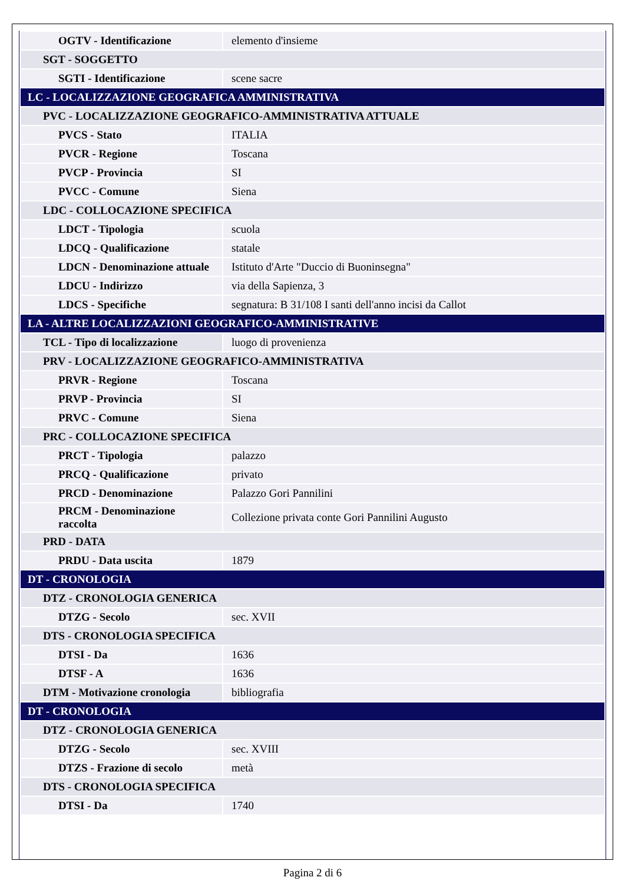| OGTV - Identificazione | elemento d'insieme |
| SGT - SOGGETTO | |
| SGTI - Identificazione | scene sacre |
| LC - LOCALIZZAZIONE GEOGRAFICA AMMINISTRATIVA | |
| PVC - LOCALIZZAZIONE GEOGRAFICO-AMMINISTRATIVA ATTUALE | |
| PVCS - Stato | ITALIA |
| PVCR - Regione | Toscana |
| PVCP - Provincia | SI |
| PVCC - Comune | Siena |
| LDC - COLLOCAZIONE SPECIFICA | |
| LDCT - Tipologia | scuola |
| LDCQ - Qualificazione | statale |
| LDCN - Denominazione attuale | Istituto d'Arte "Duccio di Buoninsegna" |
| LDCU - Indirizzo | via della Sapienza, 3 |
| LDCS - Specifiche | segnatura: B 31/108 I santi dell'anno incisi da Callot |
| LA - ALTRE LOCALIZZAZIONI GEOGRAFICO-AMMINISTRATIVE | |
| TCL - Tipo di localizzazione | luogo di provenienza |
| PRV - LOCALIZZAZIONE GEOGRAFICO-AMMINISTRATIVA | |
| PRVR - Regione | Toscana |
| PRVP - Provincia | SI |
| PRVC - Comune | Siena |
| PRC - COLLOCAZIONE SPECIFICA | |
| PRCT - Tipologia | palazzo |
| PRCQ - Qualificazione | privato |
| PRCD - Denominazione | Palazzo Gori Pannilini |
| PRCM - Denominazione raccolta | Collezione privata conte Gori Pannilini Augusto |
| PRD - DATA | |
| PRDU - Data uscita | 1879 |
| DT - CRONOLOGIA | |
| DTZ - CRONOLOGIA GENERICA | |
| DTZG - Secolo | sec. XVII |
| DTS - CRONOLOGIA SPECIFICA | |
| DTSI - Da | 1636 |
| DTSF - A | 1636 |
| DTM - Motivazione cronologia | bibliografia |
| DT - CRONOLOGIA | |
| DTZ - CRONOLOGIA GENERICA | |
| DTZG - Secolo | sec. XVIII |
| DTZS - Frazione di secolo | metà |
| DTS - CRONOLOGIA SPECIFICA | |
| DTSI - Da | 1740 |
Pagina 2 di 6